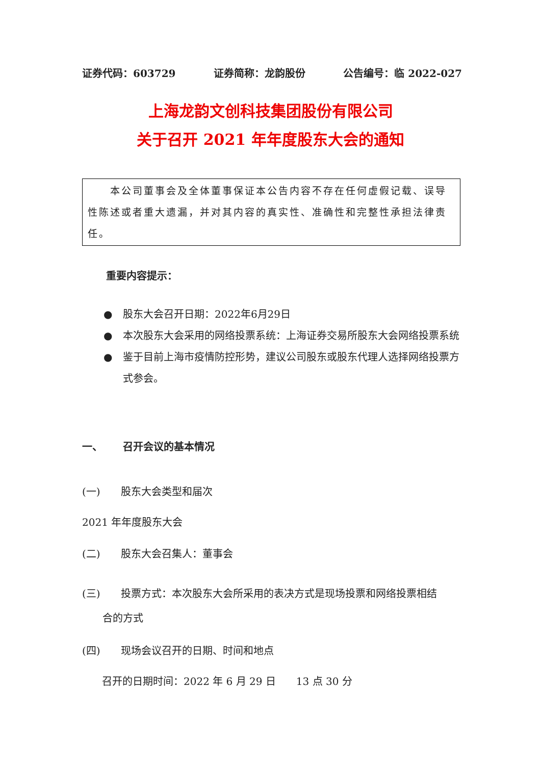证券代码：603729 证券简称：龙韵股份 公告编号：临 2022-027
上海龙韵文创科技集团股份有限公司
关于召开 2021 年年度股东大会的通知
  本公司董事会及全体董事保证本公告内容不存在任何虚假记载、误导性陈述或者重大遗漏，并对其内容的真实性、准确性和完整性承担法律责任。
重要内容提示：
● 股东大会召开日期：2022年6月29日
● 本次股东大会采用的网络投票系统：上海证券交易所股东大会网络投票系统
● 鉴于目前上海市疫情防控形势，建议公司股东或股东代理人选择网络投票方式参会。
一、  召开会议的基本情况
(一)  股东大会类型和届次
2021 年年度股东大会
(二)  股东大会召集人：董事会
(三)  投票方式：本次股东大会所采用的表决方式是现场投票和网络投票相结
  合的方式
(四)  现场会议召开的日期、时间和地点
召开的日期时间：2022 年 6 月 29 日  13 点 30 分